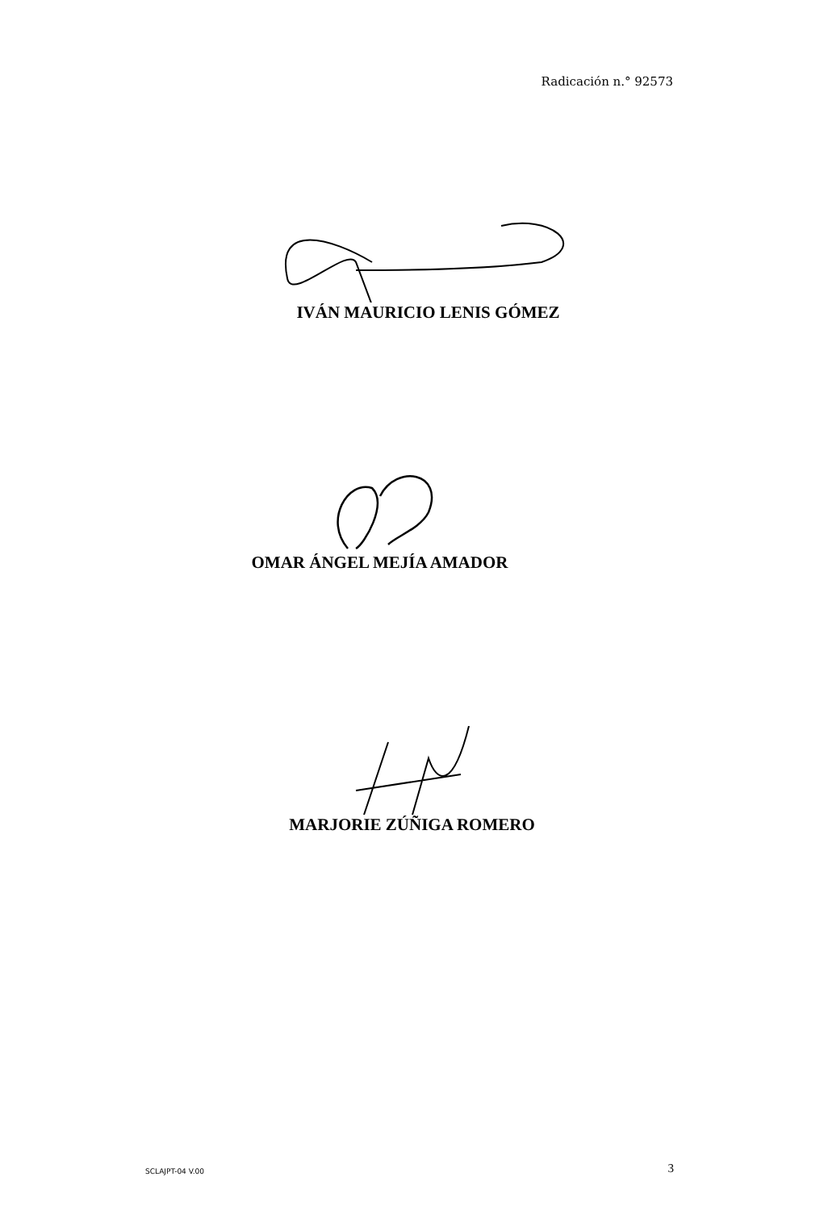Radicación n.° 92573
IVÁN MAURICIO LENIS GÓMEZ
OMAR ÁNGEL MEJÍA AMADOR
MARJORIE ZÚÑIGA ROMERO
SCLAJPT-04 V.00 3